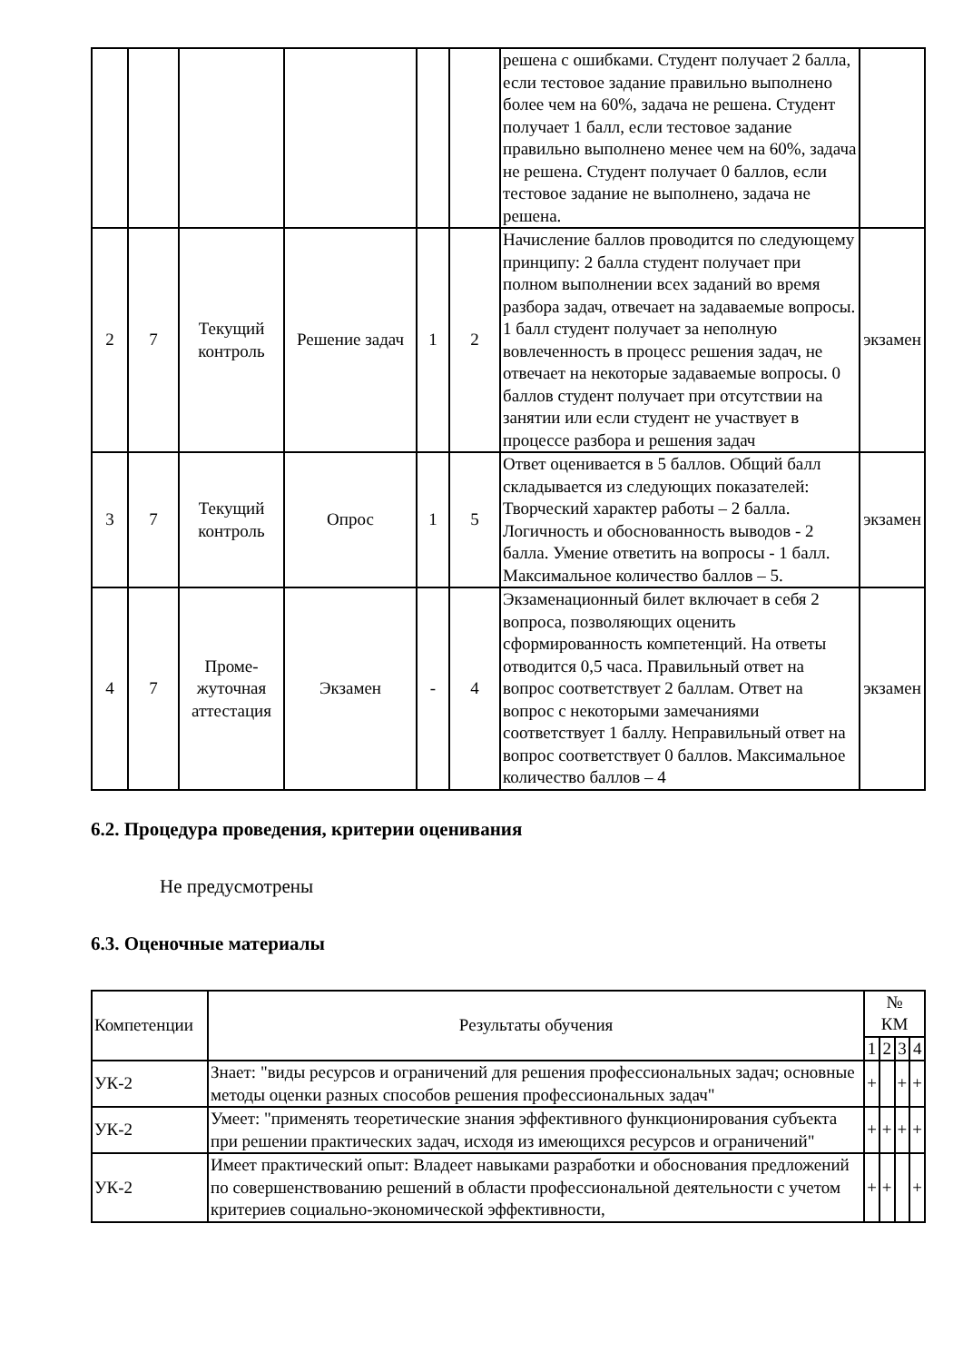| | | | | | | решена с ошибками. Студент получает 2 балла, если тестовое задание правильно выполнено более чем на 60%, задача не решена. Студент получает 1 балл, если тестовое задание правильно выполнено менее чем на 60%, задача не решена. Студент получает 0 баллов, если тестовое задание не выполнено, задача не решена. | |
| 2 | 7 | Текущий контроль | Решение задач | 1 | 2 | Начисление баллов проводится по следующему принципу: 2 балла студент получает при полном выполнении всех заданий во время разбора задач, отвечает на задаваемые вопросы. 1 балл студент получает за неполную вовлеченность в процесс решения задач, не отвечает на некоторые задаваемые вопросы. 0 баллов студент получает при отсутствии на занятии или если студент не участвует в процессе разбора и решения задач | экзамен |
| 3 | 7 | Текущий контроль | Опрос | 1 | 5 | Ответ оценивается в 5 баллов. Общий балл складывается из следующих показателей: Творческий характер работы – 2 балла. Логичность и обоснованность выводов - 2 балла. Умение ответить на вопросы - 1 балл. Максимальное количество баллов – 5. | экзамен |
| 4 | 7 | Проме-жуточная аттестация | Экзамен | - | 4 | Экзаменационный билет включает в себя 2 вопроса, позволяющих оценить сформированность компетенций. На ответы отводится 0,5 часа. Правильный ответ на вопрос соответствует 2 баллам. Ответ на вопрос с некоторыми замечаниями соответствует 1 баллу. Неправильный ответ на вопрос соответствует 0 баллов. Максимальное количество баллов – 4 | экзамен |
6.2. Процедура проведения, критерии оценивания
Не предусмотрены
6.3. Оценочные материалы
| Компетенции | Результаты обучения | № КМ | | | |
| --- | --- | --- | --- | --- | --- |
| | | 1 | 2 | 3 | 4 |
| УК-2 | Знает: "виды ресурсов и ограничений для решения профессиональных задач; основные методы оценки разных способов решения профессиональных задач" | + | | + | + |
| УК-2 | Умеет: "применять теоретические знания эффективного функционирования субъекта при решении практических задач, исходя из имеющихся ресурсов и ограничений" | + | + | + | + |
| УК-2 | Имеет практический опыт: Владеет навыками разработки и обоснования предложений по совершенствованию решений в области профессиональной деятельности с учетом критериев социально-экономической эффективности, | + | + | | + |